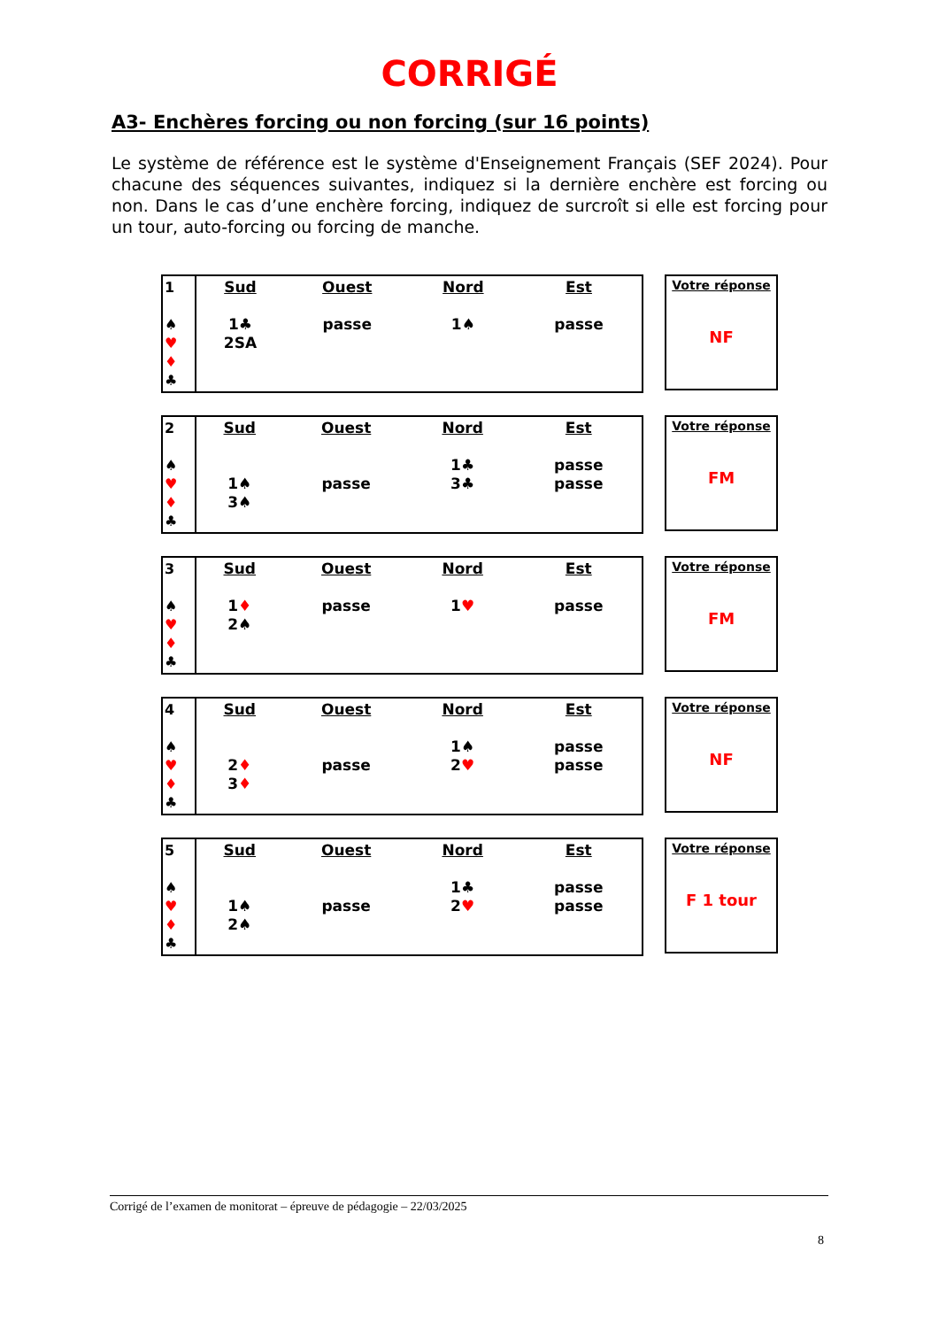CORRIGÉ
A3- Enchères forcing ou non forcing (sur 16 points)
Le système de référence est le système d'Enseignement Français (SEF 2024). Pour chacune des séquences suivantes, indiquez si la dernière enchère est forcing ou non. Dans le cas d’une enchère forcing, indiquez de surcroît si elle est forcing pour un tour, auto-forcing ou forcing de manche.
| 1 ♠ ♥ ♦ ♣ | Sud 1♣ 2SA | Ouest passe | Nord 1♠ | Est passe |
Votre réponse
NF
| 2 ♠ ♥ ♦ ♣ | Sud 1♠ 3♠ | Ouest passe | Nord 1♣ 3♣ | Est passe passe |
Votre réponse
FM
| 3 ♠ ♥ ♦ ♣ | Sud 1 ♦ 2♠ | Ouest passe | Nord 1 ♥ | Est passe |
Votre réponse
FM
| 4 ♠ ♥ ♦ ♣ | Sud 2 ♦ 3 ♦ | Ouest passe | Nord 1♠ 2 ♥ | Est passe passe |
Votre réponse
NF
| 5 ♠ ♥ ♦ ♣ | Sud 1♠ 2♠ | Ouest passe | Nord 1♣ 2 ♥ | Est passe passe |
Votre réponse
F 1 tour
Corrigé de l’examen de monitorat – épreuve de pédagogie – 22/03/2025
8